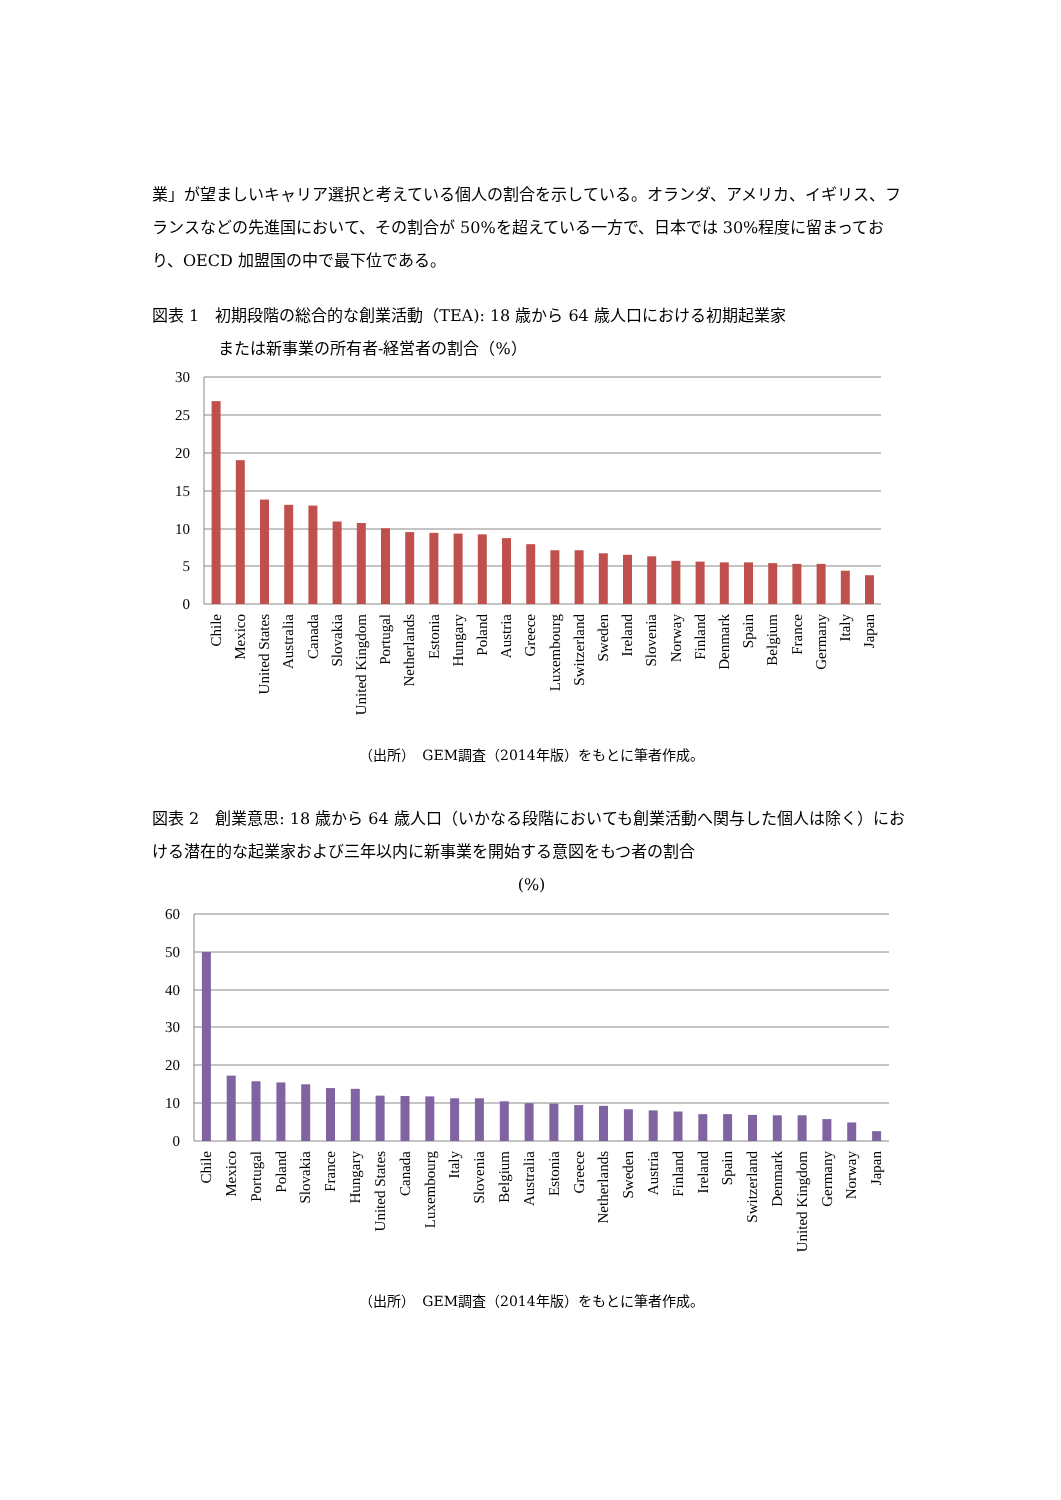業」が望ましいキャリア選択と考えている個人の割合を示している。オランダ、アメリカ、イギリス、フランスなどの先進国において、その割合が 50%を超えている一方で、日本では 30%程度に留まっており、OECD 加盟国の中で最下位である。
図表 1　初期段階の総合的な創業活動（TEA): 18 歳から 64 歳人口における初期起業家
または新事業の所有者-経営者の割合（%）
30
25
20
15
10
5
0
Chile
Mexico
United States
Australia
Canada
Slovakia
United Kingdom
Portugal
Netherlands
Estonia
Hungary
Poland
Austria
Greece
Luxembourg
Switzerland
Sweden
Ireland
Slovenia
Norway
Finland
Denmark
Spain
Belgium
France
Germany
Italy
Japan
（出所）　GEM調査（2014年版）をもとに筆者作成。
図表 2　創業意思: 18 歳から 64 歳人口（いかなる段階においても創業活動へ関与した個人は除く）における潜在的な起業家および三年以内に新事業を開始する意図をもつ者の割合
(%)
60
50
40
30
20
10
0
Chile
Mexico
Portugal
Poland
Slovakia
France
Hungary
United States
Canada
Luxembourg
Italy
Slovenia
Belgium
Australia
Estonia
Greece
Netherlands
Sweden
Austria
Finland
Ireland
Spain
Switzerland
Denmark
United Kingdom
Germany
Norway
Japan
（出所）　GEM調査（2014年版）をもとに筆者作成。